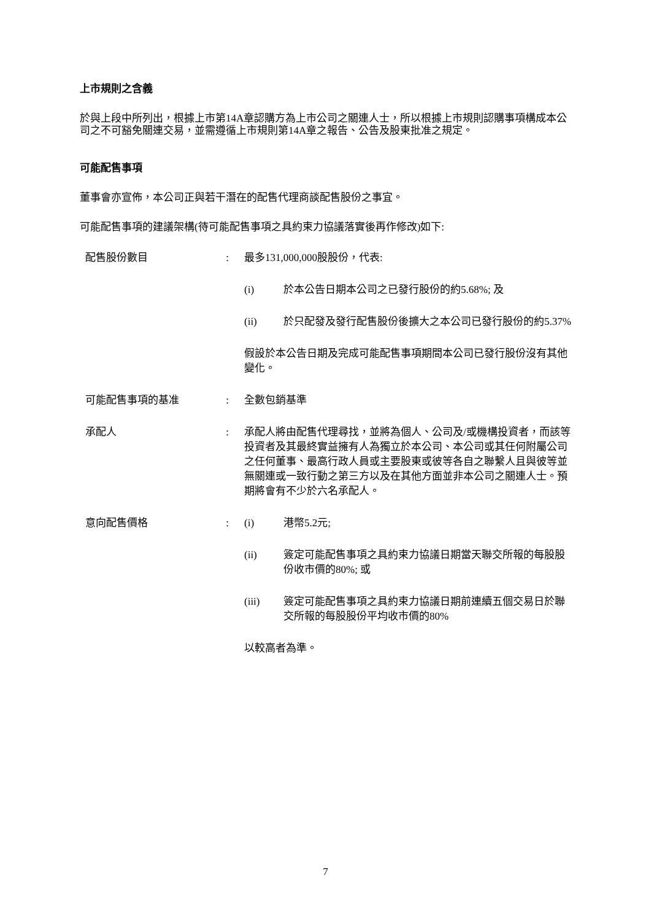上市規則之含義
於與上段中所列出，根據上市第14A章認購方為上市公司之關連人士，所以根據上市規則認購事項構成本公司之不可豁免關連交易，並需遵循上市規則第14A章之報告、公告及股東批准之規定。
可能配售事項
董事會亦宣佈，本公司正與若干潛在的配售代理商談配售股份之事宜。
可能配售事項的建議架構(待可能配售事項之具約束力協議落實後再作修改)如下:
配售股份數目 : 最多131,000,000股股份，代表:
(i) 於本公告日期本公司之已發行股份的約5.68%; 及
(ii) 於只配發及發行配售股份後擴大之本公司已發行股份的約5.37%
假設於本公告日期及完成可能配售事項期間本公司已發行股份沒有其他變化。
可能配售事項的基准 : 全數包銷基準
承配人 : 承配人將由配售代理尋找，並將為個人、公司及/或機構投資者，而該等投資者及其最終實益擁有人為獨立於本公司、本公司或其任何附屬公司之任何董事、最高行政人員或主要股東或彼等各自之聯繫人且與彼等並無關連或一致行動之第三方以及在其他方面並非本公司之關連人士。預期將會有不少於六名承配人。
意向配售價格 : (i) 港幣5.2元;
(ii) 簽定可能配售事項之具約束力協議日期當天聯交所報的每股股份收市價的80%; 或
(iii) 簽定可能配售事項之具約束力協議日期前連續五個交易日於聯交所報的每股股份平均收市價的80%
以較高者為準。
7